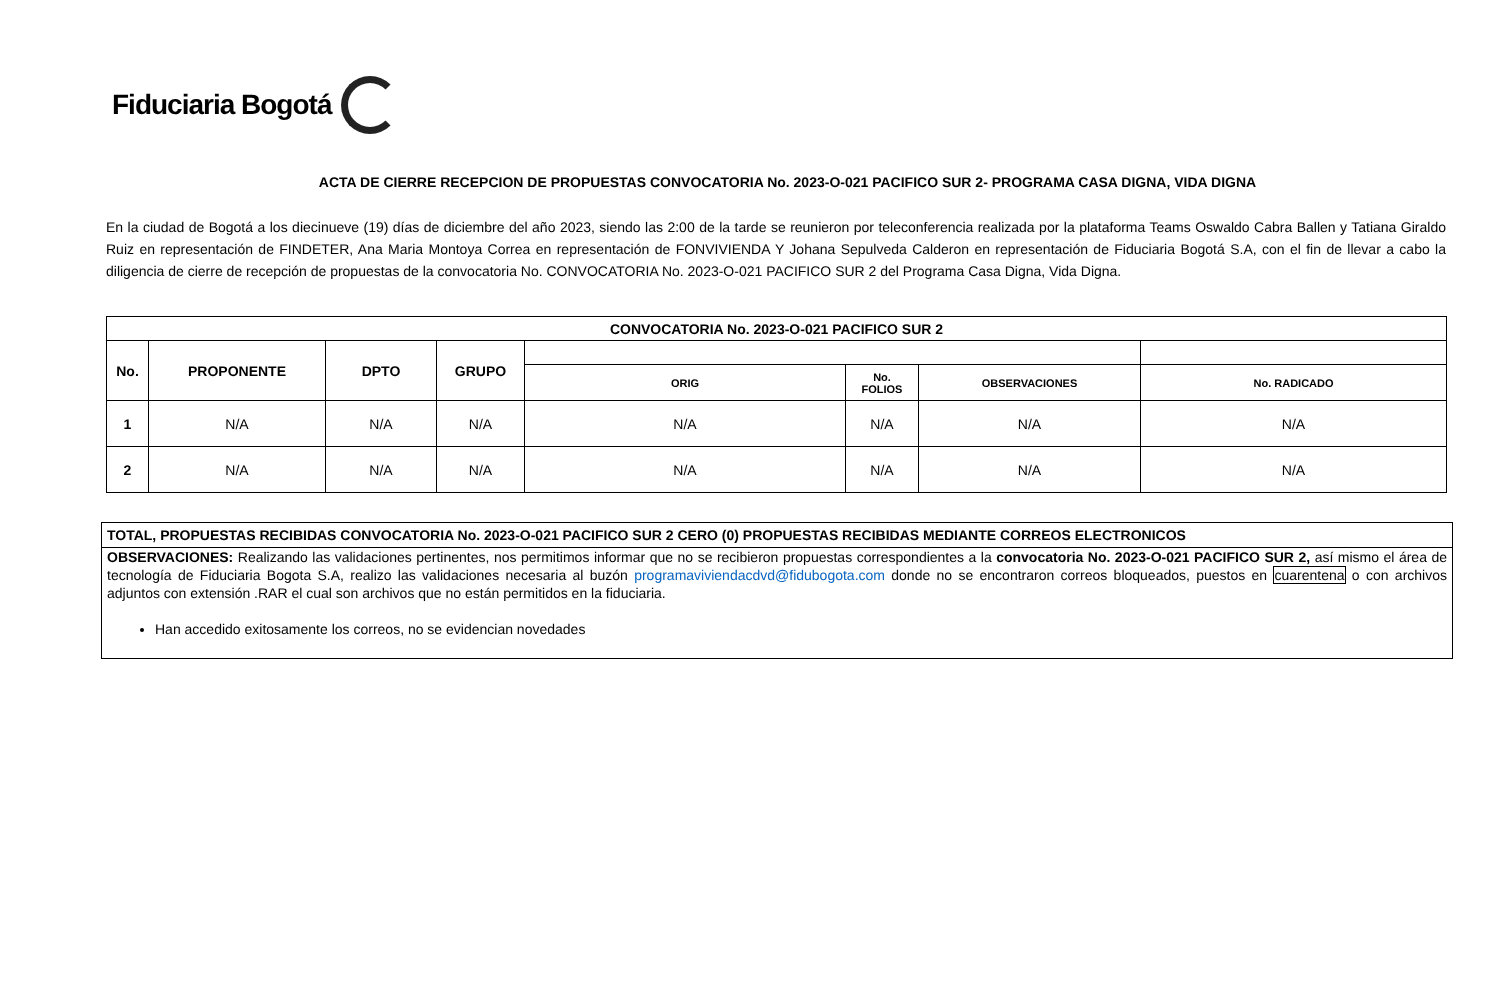Fiduciaria Bogotá
ACTA DE CIERRE RECEPCION DE PROPUESTAS CONVOCATORIA No. 2023-O-021 PACIFICO SUR 2- PROGRAMA CASA DIGNA, VIDA DIGNA
En la ciudad de Bogotá a los diecinueve (19) días de diciembre del año 2023, siendo las 2:00 de la tarde se reunieron por teleconferencia realizada por la plataforma Teams Oswaldo Cabra Ballen y Tatiana Giraldo Ruiz en representación de FINDETER, Ana Maria Montoya Correa en representación de FONVIVIENDA Y Johana Sepulveda Calderon en representación de Fiduciaria Bogotá S.A, con el fin de llevar a cabo la diligencia de cierre de recepción de propuestas de la convocatoria No. CONVOCATORIA No. 2023-O-021 PACIFICO SUR 2 del Programa Casa Digna, Vida Digna.
| CONVOCATORIA No. 2023-O-021 PACIFICO SUR 2 | | | | | | | |
| --- | --- | --- | --- | --- | --- | --- | --- |
| No. | PROPONENTE | DPTO | GRUPO | | | | |
| | | | | ORIG | No. FOLIOS | OBSERVACIONES | No. RADICADO |
| 1 | N/A | N/A | N/A | N/A | N/A | N/A | N/A |
| 2 | N/A | N/A | N/A | N/A | N/A | N/A | N/A |
TOTAL, PROPUESTAS RECIBIDAS CONVOCATORIA No. 2023-O-021 PACIFICO SUR 2 CERO (0) PROPUESTAS RECIBIDAS MEDIANTE CORREOS ELECTRONICOS
OBSERVACIONES: Realizando las validaciones pertinentes, nos permitimos informar que no se recibieron propuestas correspondientes a la convocatoria No. 2023-O-021 PACIFICO SUR 2, así mismo el área de tecnología de Fiduciaria Bogota S.A, realizo las validaciones necesaria al buzón programaviviendacdvd@fidubogota.com donde no se encontraron correos bloqueados, puestos en cuarentena o con archivos adjuntos con extensión .RAR el cual son archivos que no están permitidos en la fiduciaria.
Han accedido exitosamente los correos, no se evidencian novedades